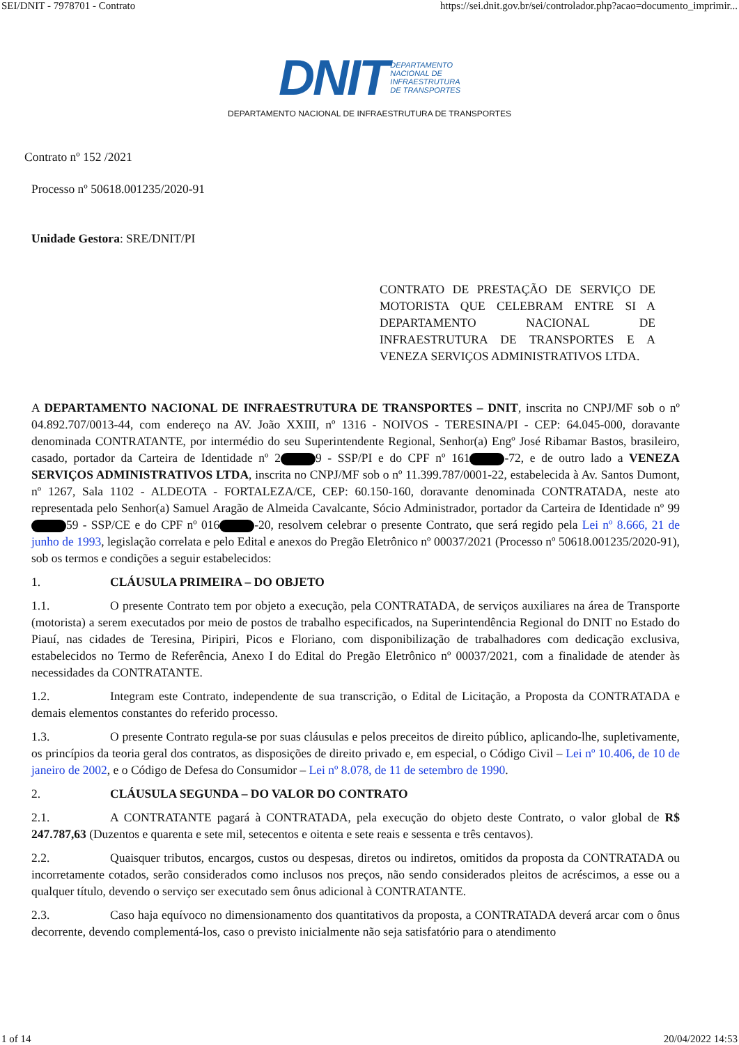SEI/DNIT - 7978701 - Contrato https://sei.dnit.gov.br/sei/controlador.php?acao=documento_imprimir...
DNIT DEPARTAMENTO
NACIONAL DE
INFRAESTRUTURA
DE TRANSPORTES
DEPARTAMENTO NACIONAL DE INFRAESTRUTURA DE TRANSPORTES
Contrato nº 152 /2021
Processo nº 50618.001235/2020-91
Unidade Gestora: SRE/DNIT/PI
CONTRATO DE PRESTAÇÃO DE SERVIÇO DE MOTORISTA QUE CELEBRAM ENTRE SI A DEPARTAMENTO NACIONAL DE INFRAESTRUTURA DE TRANSPORTES E A VENEZA SERVIÇOS ADMINISTRATIVOS LTDA.
A DEPARTAMENTO NACIONAL DE INFRAESTRUTURA DE TRANSPORTES – DNIT, inscrita no CNPJ/MF sob o nº 04.892.707/0013-44, com endereço na AV. João XXIII, nº 1316 - NOIVOS - TERESINA/PI - CEP: 64.045-000, doravante denominada CONTRATANTE, por intermédio do seu Superintendente Regional, Senhor(a) Engº José Ribamar Bastos, brasileiro, casado, portador da Carteira de Identidade nº 2 9 - SSP/PI e do CPF nº 161 -72, e de outro lado a VENEZA SERVIÇOS ADMINISTRATIVOS LTDA, inscrita no CNPJ/MF sob o nº 11.399.787/0001-22, estabelecida à Av. Santos Dumont, nº 1267, Sala 1102 - ALDEOTA - FORTALEZA/CE, CEP: 60.150-160, doravante denominada CONTRATADA, neste ato representada pelo Senhor(a) Samuel Aragão de Almeida Cavalcante, Sócio Administrador, portador da Carteira de Identidade nº 99 59 - SSP/CE e do CPF nº 016 -20, resolvem celebrar o presente Contrato, que será regido pela Lei nº 8.666, 21 de junho de 1993, legislação correlata e pelo Edital e anexos do Pregão Eletrônico nº 00037/2021 (Processo nº 50618.001235/2020-91), sob os termos e condições a seguir estabelecidos:
1. CLÁUSULA PRIMEIRA – DO OBJETO
1.1. O presente Contrato tem por objeto a execução, pela CONTRATADA, de serviços auxiliares na área de Transporte (motorista) a serem executados por meio de postos de trabalho especificados, na Superintendência Regional do DNIT no Estado do Piauí, nas cidades de Teresina, Piripiri, Picos e Floriano, com disponibilização de trabalhadores com dedicação exclusiva, estabelecidos no Termo de Referência, Anexo I do Edital do Pregão Eletrônico nº 00037/2021, com a finalidade de atender às necessidades da CONTRATANTE.
1.2. Integram este Contrato, independente de sua transcrição, o Edital de Licitação, a Proposta da CONTRATADA e demais elementos constantes do referido processo.
1.3. O presente Contrato regula-se por suas cláusulas e pelos preceitos de direito público, aplicando-lhe, supletivamente, os princípios da teoria geral dos contratos, as disposições de direito privado e, em especial, o Código Civil – Lei nº 10.406, de 10 de janeiro de 2002, e o Código de Defesa do Consumidor – Lei nº 8.078, de 11 de setembro de 1990.
2. CLÁUSULA SEGUNDA – DO VALOR DO CONTRATO
2.1. A CONTRATANTE pagará à CONTRATADA, pela execução do objeto deste Contrato, o valor global de R$ 247.787,63 (Duzentos e quarenta e sete mil, setecentos e oitenta e sete reais e sessenta e três centavos).
2.2. Quaisquer tributos, encargos, custos ou despesas, diretos ou indiretos, omitidos da proposta da CONTRATADA ou incorretamente cotados, serão considerados como inclusos nos preços, não sendo considerados pleitos de acréscimos, a esse ou a qualquer título, devendo o serviço ser executado sem ônus adicional à CONTRATANTE.
2.3. Caso haja equívoco no dimensionamento dos quantitativos da proposta, a CONTRATADA deverá arcar com o ônus decorrente, devendo complementá-los, caso o previsto inicialmente não seja satisfatório para o atendimento
1 of 14 20/04/2022 14:53